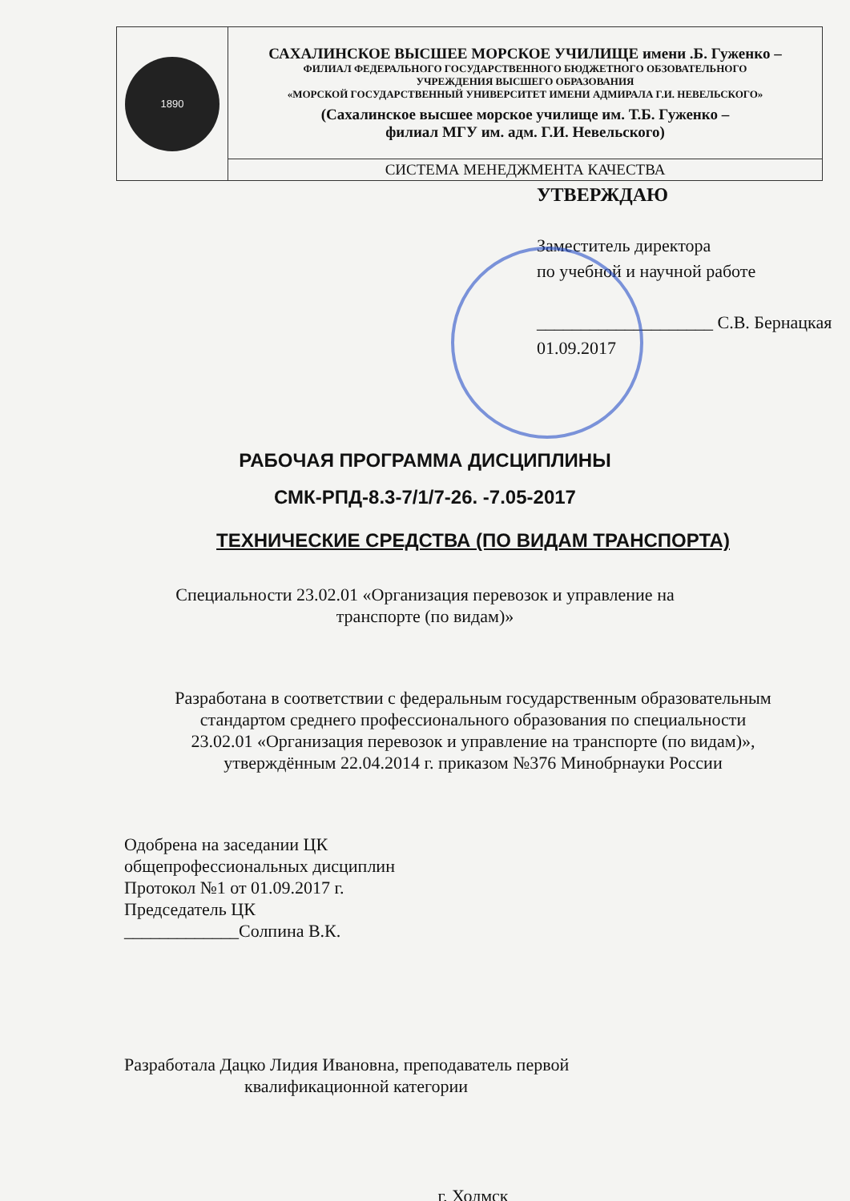| 1890 | САХАЛИНСКОЕ ВЫСШЕЕ МОРСКОЕ УЧИЛИЩЕ имени .Б. Гуженко – ФИЛИАЛ ФЕДЕРАЛЬНОГО ГОСУДАРСТВЕННОГО БЮДЖЕТНОГО ОБЗОВАТЕЛЬНОГО УЧРЕЖДЕНИЯ ВЫСШЕГО ОБРАЗОВАНИЯ «МОРСКОЙ ГОСУДАРСТВЕННЫЙ УНИВЕРСИТЕТ ИМЕНИ АДМИРАЛА Г.И. НЕВЕЛЬСКОГО» (Сахалинское высшее морское училище им. Т.Б. Гуженко – филиал МГУ им. адм. Г.И. Невельского) |
| | СИСТЕМА МЕНЕДЖМЕНТА КАЧЕСТВА |
УТВЕРЖДАЮ
Заместитель директора
по учебной и научной работе
____________________ С.В. Бернацкая
01.09.2017
РАБОЧАЯ ПРОГРАММА ДИСЦИПЛИНЫ
СМК-РПД-8.3-7/1/7-26. -7.05-2017
ТЕХНИЧЕСКИЕ СРЕДСТВА (ПО ВИДАМ ТРАНСПОРТА)
Специальности 23.02.01 «Организация перевозок и управление на
транспорте (по видам)»
Разработана в соответствии с федеральным государственным образовательным
стандартом среднего профессионального образования по специальности
23.02.01 «Организация перевозок и управление на транспорте (по видам)»,
утверждённым 22.04.2014 г. приказом №376 Минобрнауки России
Одобрена на заседании ЦК
общепрофессиональных дисциплин
Протокол №1 от 01.09.2017 г.
Председатель ЦК
_____________Солпина В.К.
Разработала Дацко Лидия Ивановна, преподаватель первой
квалификационной категории
г. Холмск